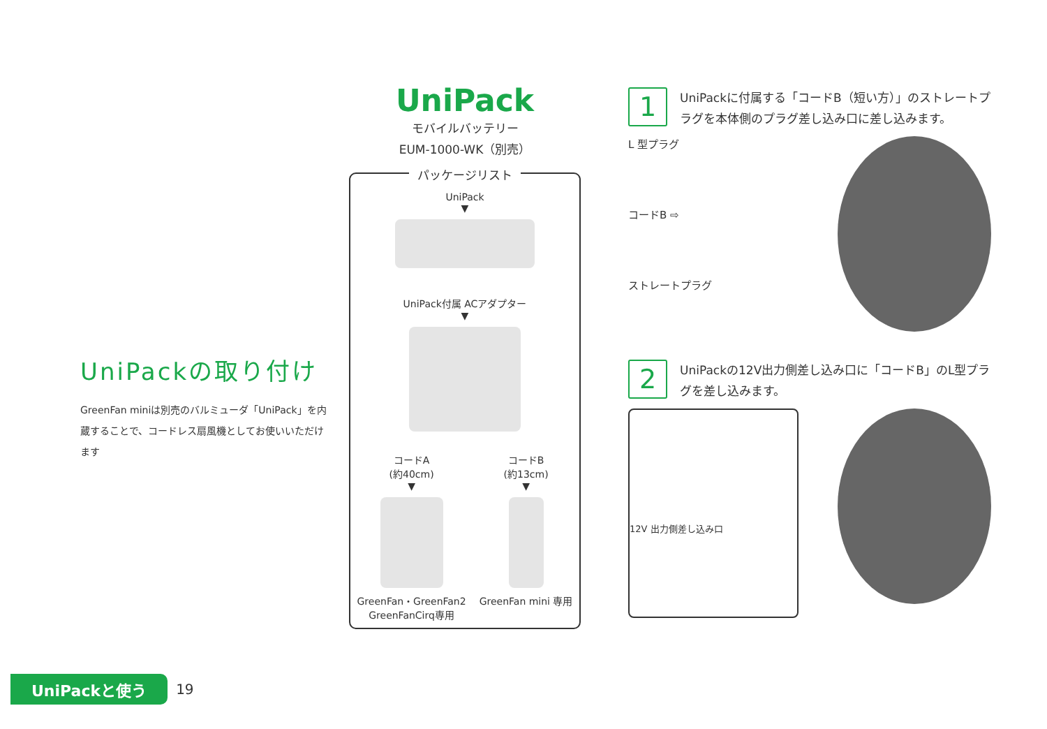UniPackの取り付け
GreenFan miniは別売のバルミューダ「UniPack」を内蔵することで、コードレス扇風機としてお使いいただけます
UniPack
モバイルバッテリー
EUM-1000-WK（別売）
パッケージリスト
UniPack
▼
UniPack付属 ACアダプター
▼
コードA
(約40cm)
▼
GreenFan・GreenFan2
GreenFanCirq専用
コードB
(約13cm)
▼
GreenFan mini 専用
1
UniPackに付属する「コードB（短い方）」のストレートプラグを本体側のプラグ差し込み口に差し込みます。
L 型プラグ
コードB ⇨
ストレートプラグ
2
UniPackの12V出力側差し込み口に「コードB」のL型プラグを差し込みます。
12V 出力側差し込み口
UniPackと使う
19